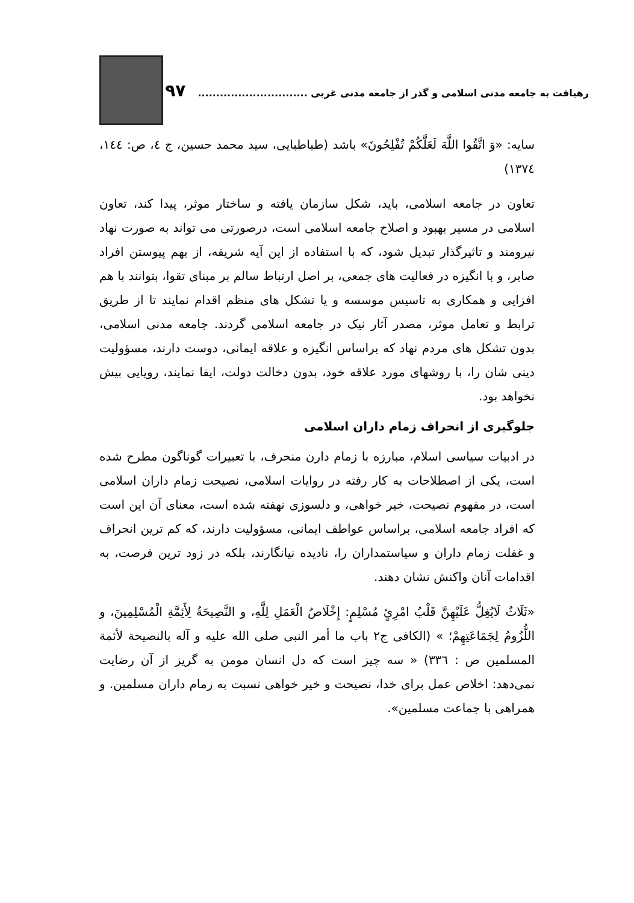رهیافت به جامعه مدنی اسلامی و گذر از جامعه مدنی غربی .............................. ۹۷
سایه: «وَ اتَّقُوا اللَّهَ لَعَلَّکُمْ تُفْلِحُونَ» باشد (طباطبایی، سید محمد حسین، ج ٤، ص: ١٤٤، ١٣٧٤)
تعاون در جامعه اسلامی، باید، شکل سازمان یافته و ساختار موثر، پیدا کند، تعاون اسلامی در مسیر بهبود و اصلاح جامعه اسلامی است، درصورتی می تواند به صورت نهاد نیرومند و تاثیرگذار تبدیل شود، که با استفاده از این آیه شریفه، از بهم پیوستن افراد صابر، و با انگیزه در فعالیت های جمعی، بر اصل ارتباط سالم بر مبنای تقوا، بتوانند با هم افزایی و همکاری به تاسیس موسسه و یا تشکل های منظم اقدام نمایند تا از طریق ترابط و تعامل موثر، مصدر آثار نیک در جامعه اسلامی گردند. جامعه مدنی اسلامی، بدون تشکل های مردم نهاد که براساس انگیزه و علاقه ایمانی، دوست دارند، مسؤولیت دینی شان را، با روشهای مورد علاقه خود، بدون دخالت دولت، ایفا نمایند، رویایی بیش نخواهد بود.
جلوگیری از انحراف زمام داران اسلامی
در ادبیات سیاسی اسلام، مبارزه با زمام دارن منحرف، با تعبیرات گوناگون مطرح شده است، یکی از اصطلاحات به کار رفته در روایات اسلامی، نصیحت زمام داران اسلامی است، در مفهوم نصیحت، خیر خواهی، و دلسوزی نهفته شده است، معنای آن این است که افراد جامعه اسلامی، براساس عواطف ایمانی، مسؤولیت دارند، که کم ترین انحراف و غفلت زمام داران و سیاستمداران را، نادیده نیانگارند، بلکه در زود ترین فرصت، به اقدامات آنان واکنش نشان دهند.
«ثَلَاثٌ لَايُغِلُّ عَلَيْهِنَّ قَلْبُ امْرِئٍ مُسْلِمٍ: إِخْلَاصُ الْعَمَلِ لِلَّهِ، و النَّصِيحَةُ لِأَئِمَّةِ الْمُسْلِمِينَ، و اللُّزُومُ لِجَمَاعَتِهِمْ؛ » (الکافی ج٢ باب ما أمر النبی صلی الله علیه و آله بالنصیحة لأئمة المسلمین ص : ٣٣٦) « سه چیز است که دل انسان مومن به گریز از آن رضایت نمی‌دهد: اخلاص عمل برای خدا، نصیحت و خیر خواهی نسبت به زمام داران مسلمین. و همراهی با جماعت مسلمین».